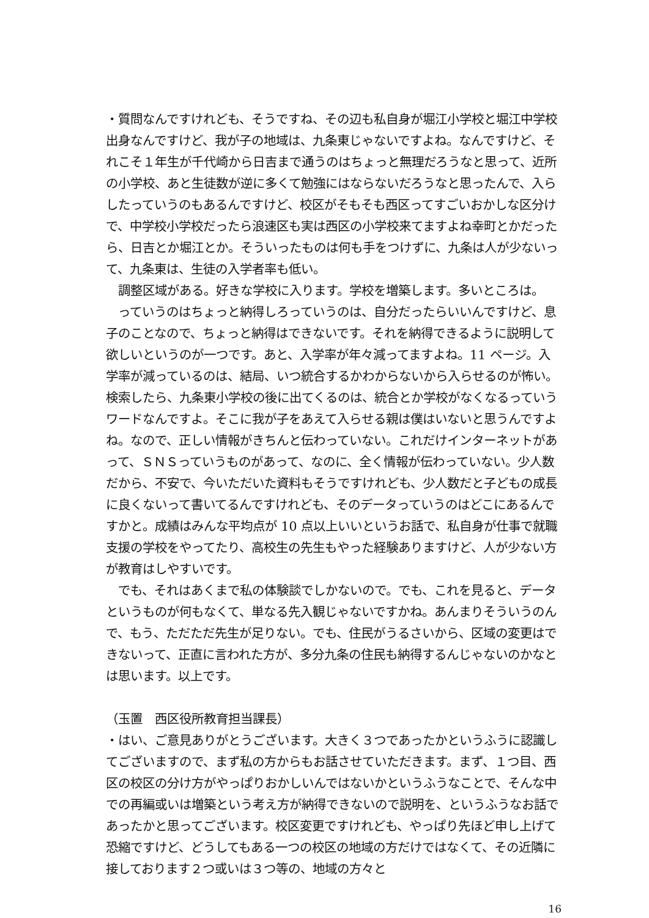・質問なんですけれども、そうですね、その辺も私自身が堀江小学校と堀江中学校出身なんですけど、我が子の地域は、九条東じゃないですよね。なんですけど、それこそ１年生が千代崎から日吉まで通うのはちょっと無理だろうなと思って、近所の小学校、あと生徒数が逆に多くて勉強にはならないだろうなと思ったんで、入らしたっていうのもあるんですけど、校区がそもそも西区ってすごいおかしな区分けで、中学校小学校だったら浪速区も実は西区の小学校来てますよね幸町とかだったら、日吉とか堀江とか。そういったものは何も手をつけずに、九条は人が少ないって、九条東は、生徒の入学者率も低い。
　調整区域がある。好きな学校に入ります。学校を増築します。多いところは。
　っていうのはちょっと納得しろっていうのは、自分だったらいいんですけど、息子のことなので、ちょっと納得はできないです。それを納得できるように説明して欲しいというのが一つです。あと、入学率が年々減ってますよね。11 ページ。入学率が減っているのは、結局、いつ統合するかわからないから入らせるのが怖い。検索したら、九条東小学校の後に出てくるのは、統合とか学校がなくなるっていうワードなんですよ。そこに我が子をあえて入らせる親は僕はいないと思うんですよね。なので、正しい情報がきちんと伝わっていない。これだけインターネットがあって、ＳＮＳっていうものがあって、なのに、全く情報が伝わっていない。少人数だから、不安で、今いただいた資料もそうですけれども、少人数だと子どもの成長に良くないって書いてるんですけれども、そのデータっていうのはどこにあるんですかと。成績はみんな平均点が 10 点以上いいというお話で、私自身が仕事で就職支援の学校をやってたり、高校生の先生もやった経験ありますけど、人が少ない方が教育はしやすいです。
　でも、それはあくまで私の体験談でしかないので。でも、これを見ると、データというものが何もなくて、単なる先入観じゃないですかね。あんまりそういうのんで、もう、ただただ先生が足りない。でも、住民がうるさいから、区域の変更はできないって、正直に言われた方が、多分九条の住民も納得するんじゃないのかなとは思います。以上です。
（玉置　西区役所教育担当課長）
・はい、ご意見ありがとうございます。大きく３つであったかというふうに認識してございますので、まず私の方からもお話させていただきます。まず、１つ目、西区の校区の分け方がやっぱりおかしいんではないかというふうなことで、そんな中での再編或いは増築という考え方が納得できないので説明を、というふうなお話であったかと思ってございます。校区変更ですけれども、やっぱり先ほど申し上げて恐縮ですけど、どうしてもある一つの校区の地域の方だけではなくて、その近隣に接しております２つ或いは３つ等の、地域の方々と
16